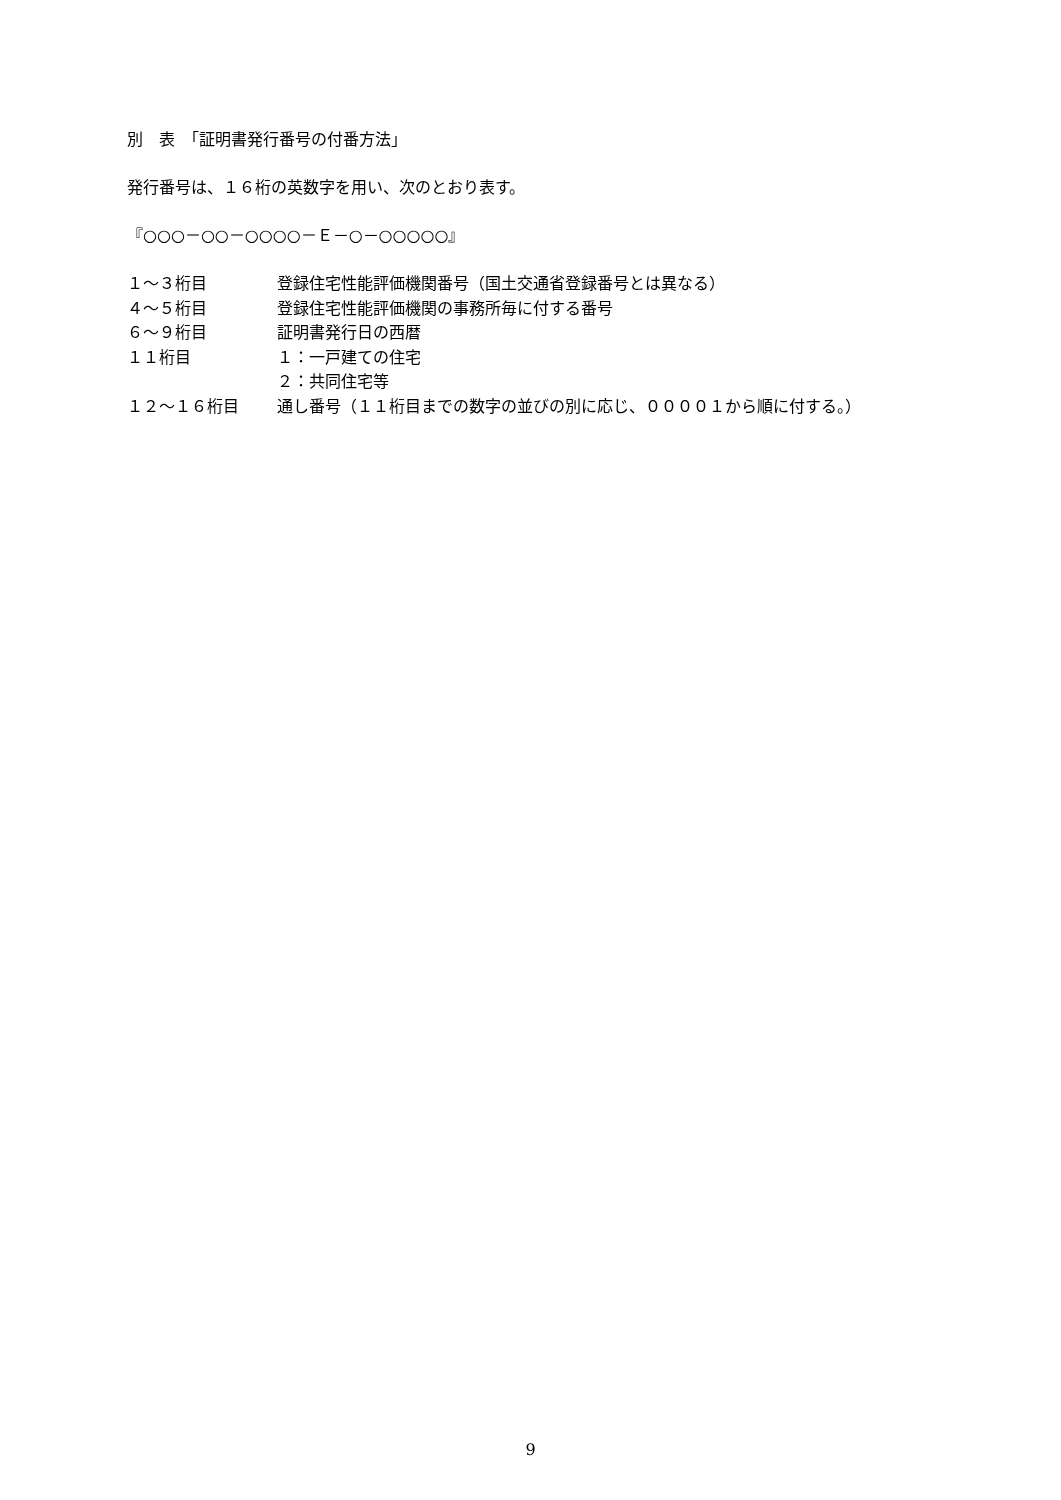別　表　「証明書発行番号の付番方法」
発行番号は、１６桁の英数字を用い、次のとおり表す。
『○○○－○○－○○○○－Ｅ－○－○○○○○』
| １～３桁目 | 登録住宅性能評価機関番号（国土交通省登録番号とは異なる） |
| ４～５桁目 | 登録住宅性能評価機関の事務所毎に付する番号 |
| ６～９桁目 | 証明書発行日の西暦 |
| １１桁目 | １：一戸建ての住宅 |
| | ２：共同住宅等 |
| １２～１６桁目 | 通し番号（１１桁目までの数字の並びの別に応じ、００００１から順に付する。） |
9